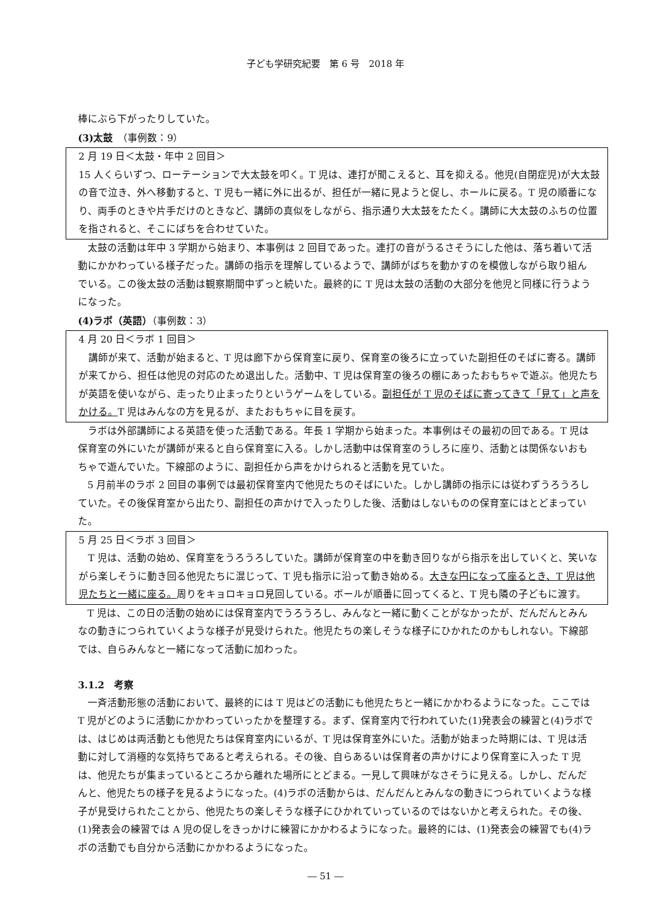子ども学研究紀要　第 6 号　2018 年
棒にぶら下がったりしていた。
(3)太鼓　（事例数：9）
2 月 19 日＜太鼓・年中 2 回目＞
15 人くらいずつ、ローテーションで大太鼓を叩く。T 児は、連打が聞こえると、耳を抑える。他児(自閉症児)が大太鼓の音で泣き、外へ移動すると、T 児も一緒に外に出るが、担任が一緒に見ようと促し、ホールに戻る。T 児の順番になり、両手のときや片手だけのときなど、講師の真似をしながら、指示通り大太鼓をたたく。講師に大太鼓のふちの位置を指されると、そこにばちを合わせていた。
太鼓の活動は年中 3 学期から始まり、本事例は 2 回目であった。連打の音がうるさそうにした他は、落ち着いて活動にかかわっている様子だった。講師の指示を理解しているようで、講師がばちを動かすのを模倣しながら取り組んでいる。この後太鼓の活動は観察期間中ずっと続いた。最終的に T 児は太鼓の活動の大部分を他児と同様に行うようになった。
(4)ラボ（英語）（事例数：3）
4 月 20 日＜ラボ 1 回目＞
講師が来て、活動が始まると、T 児は廊下から保育室に戻り、保育室の後ろに立っていた副担任のそばに寄る。講師が来てから、担任は他児の対応のため退出した。活動中、T 児は保育室の後ろの棚にあったおもちゃで遊ぶ。他児たちが英語を使いながら、走ったり止まったりというゲームをしている。副担任が T 児のそばに寄ってきて「見て」と声をかける。T 児はみんなの方を見るが、またおもちゃに目を戻す。
ラボは外部講師による英語を使った活動である。年長 1 学期から始まった。本事例はその最初の回である。T 児は保育室の外にいたが講師が来ると自ら保育室に入る。しかし活動中は保育室のうしろに座り、活動とは関係ないおもちゃで遊んでいた。下線部のように、副担任から声をかけられると活動を見ていた。
5 月前半のラボ 2 回目の事例では最初保育室内で他児たちのそばにいた。しかし講師の指示には従わずうろうろしていた。その後保育室から出たり、副担任の声かけで入ったりした後、活動はしないものの保育室にはとどまっていた。
5 月 25 日＜ラボ 3 回目＞
T 児は、活動の始め、保育室をうろうろしていた。講師が保育室の中を動き回りながら指示を出していくと、笑いながら楽しそうに動き回る他児たちに混じって、T 児も指示に沿って動き始める。大きな円になって座るとき、T 児は他児たちと一緒に座る。周りをキョロキョロ見回している。ボールが順番に回ってくると、T 児も隣の子どもに渡す。
T 児は、この日の活動の始めには保育室内でうろうろし、みんなと一緒に動くことがなかったが、だんだんとみんなの動きにつられていくような様子が見受けられた。他児たちの楽しそうな様子にひかれたのかもしれない。下線部では、自らみんなと一緒になって活動に加わった。
3.1.2　考察
一斉活動形態の活動において、最終的には T 児はどの活動にも他児たちと一緒にかかわるようになった。ここでは T 児がどのように活動にかかわっていったかを整理する。まず、保育室内で行われていた(1)発表会の練習と(4)ラボでは、はじめは両活動とも他児たちは保育室内にいるが、T 児は保育室外にいた。活動が始まった時期には、T 児は活動に対して消極的な気持ちであると考えられる。その後、自らあるいは保育者の声かけにより保育室に入った T 児は、他児たちが集まっているところから離れた場所にとどまる。一見して興味がなさそうに見える。しかし、だんだんと、他児たちの様子を見るようになった。(4)ラボの活動からは、だんだんとみんなの動きにつられていくような様子が見受けられたことから、他児たちの楽しそうな様子にひかれていっているのではないかと考えられた。その後、(1)発表会の練習では A 児の促しをきっかけに練習にかかわるようになった。最終的には、(1)発表会の練習でも(4)ラボの活動でも自分から活動にかかわるようになった。
― 51 ―